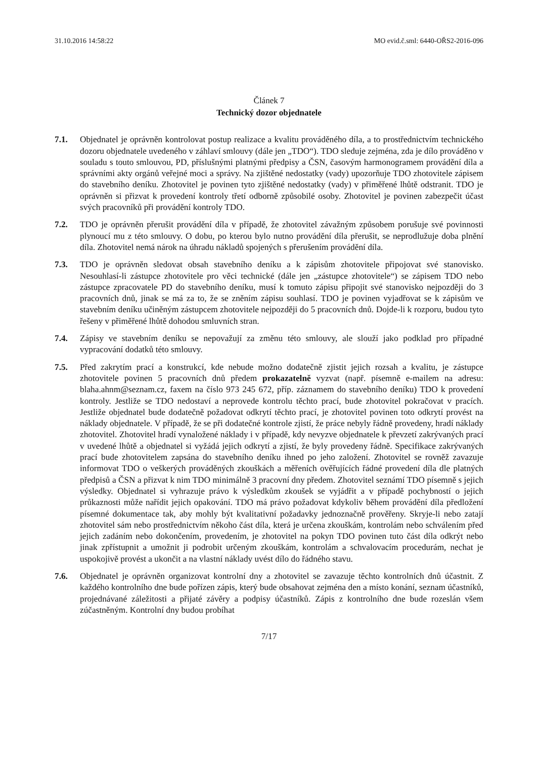31.10.2016 14:58:22 MO evid.č.sml: 6440-OŘS2-2016-096
Článek 7
Technický dozor objednatele
7.1. Objednatel je oprávněn kontrolovat postup realizace a kvalitu prováděného díla, a to prostřednictvím technického dozoru objednatele uvedeného v záhlaví smlouvy (dále jen „TDO“). TDO sleduje zejména, zda je dílo prováděno v souladu s touto smlouvou, PD, příslušnými platnými předpisy a ČSN, časovým harmonogramem provádění díla a správními akty orgánů veřejné moci a správy. Na zjištěné nedostatky (vady) upozorňuje TDO zhotovitele zápisem do stavebního deníku. Zhotovitel je povinen tyto zjištěné nedostatky (vady) v přiměřené lhůtě odstranit. TDO je oprávněn si přizvat k provedení kontroly třetí odborně způsobilé osoby. Zhotovitel je povinen zabezpečit účast svých pracovníků při provádění kontroly TDO.
7.2. TDO je oprávněn přerušit provádění díla v případě, že zhotovitel závažným způsobem porušuje své povinnosti plynoucí mu z této smlouvy. O dobu, po kterou bylo nutno provádění díla přerušit, se neprodlužuje doba plnění díla. Zhotovitel nemá nárok na úhradu nákladů spojených s přerušením provádění díla.
7.3. TDO je oprávněn sledovat obsah stavebního deníku a k zápisům zhotovitele připojovat své stanovisko. Nesouhlasí-li zástupce zhotovitele pro věci technické (dále jen „zástupce zhotovitele“) se zápisem TDO nebo zástupce zpracovatele PD do stavebního deníku, musí k tomuto zápisu připojit své stanovisko nejpozději do 3 pracovních dnů, jinak se má za to, že se zněním zápisu souhlasí. TDO je povinen vyjadřovat se k zápisům ve stavebním deníku učiněným zástupcem zhotovitele nejpozději do 5 pracovních dnů. Dojde-li k rozporu, budou tyto řešeny v přiměřené lhůtě dohodou smluvních stran.
7.4. Zápisy ve stavebním deníku se nepovažují za změnu této smlouvy, ale slouží jako podklad pro případné vypracování dodatků této smlouvy.
7.5. Před zakrytím prací a konstrukcí, kde nebude možno dodatečně zjistit jejich rozsah a kvalitu, je zástupce zhotovitele povinen 5 pracovních dnů předem prokazatelně vyzvat (např. písemně e-mailem na adresu: blaha.ahnm@seznam.cz, faxem na číslo 973 245 672, příp. záznamem do stavebního deníku) TDO k provedení kontroly. Jestliže se TDO nedostaví a neprovede kontrolu těchto prací, bude zhotovitel pokračovat v pracích. Jestliže objednatel bude dodatečně požadovat odkrytí těchto prací, je zhotovitel povinen toto odkrytí provést na náklady objednatele. V případě, že se při dodatečné kontrole zjistí, že práce nebyly řádně provedeny, hradí náklady zhotovitel. Zhotovitel hradí vynaložené náklady i v případě, kdy nevyzve objednatele k převzetí zakrývaných prací v uvedené lhůtě a objednatel si vyžádá jejich odkrytí a zjistí, že byly provedeny řádně. Specifikace zakrývaných prací bude zhotovitelem zapsána do stavebního deníku ihned po jeho založení. Zhotovitel se rovněž zavazuje informovat TDO o veškerých prováděných zkouškách a měřeních ověřujících řádné provedení díla dle platných předpisů a ČSN a přizvat k nim TDO minimálně 3 pracovní dny předem. Zhotovitel seznámí TDO písemně s jejich výsledky. Objednatel si vyhrazuje právo k výsledkům zkoušek se vyjádřit a v případě pochybností o jejich průkaznosti může nařídit jejich opakování. TDO má právo požadovat kdykoliv během provádění díla předložení písemné dokumentace tak, aby mohly být kvalitativní požadavky jednoznačně prověřeny. Skryje-li nebo zatají zhotovitel sám nebo prostřednictvím někoho část díla, která je určena zkouškám, kontrolám nebo schválením před jejich zadáním nebo dokončením, provedením, je zhotovitel na pokyn TDO povinen tuto část díla odkrýt nebo jinak zpřístupnit a umožnit ji podrobit určeným zkouškám, kontrolám a schvalovacím procedurám, nechat je uspokojivě provést a ukončit a na vlastní náklady uvést dílo do řádného stavu.
7.6. Objednatel je oprávněn organizovat kontrolní dny a zhotovitel se zavazuje těchto kontrolních dnů účastnit. Z každého kontrolního dne bude pořízen zápis, který bude obsahovat zejména den a místo konání, seznam účastníků, projednávané záležitosti a přijaté závěry a podpisy účastníků. Zápis z kontrolního dne bude rozeslán všem zúčastněným. Kontrolní dny budou probíhat
7/17